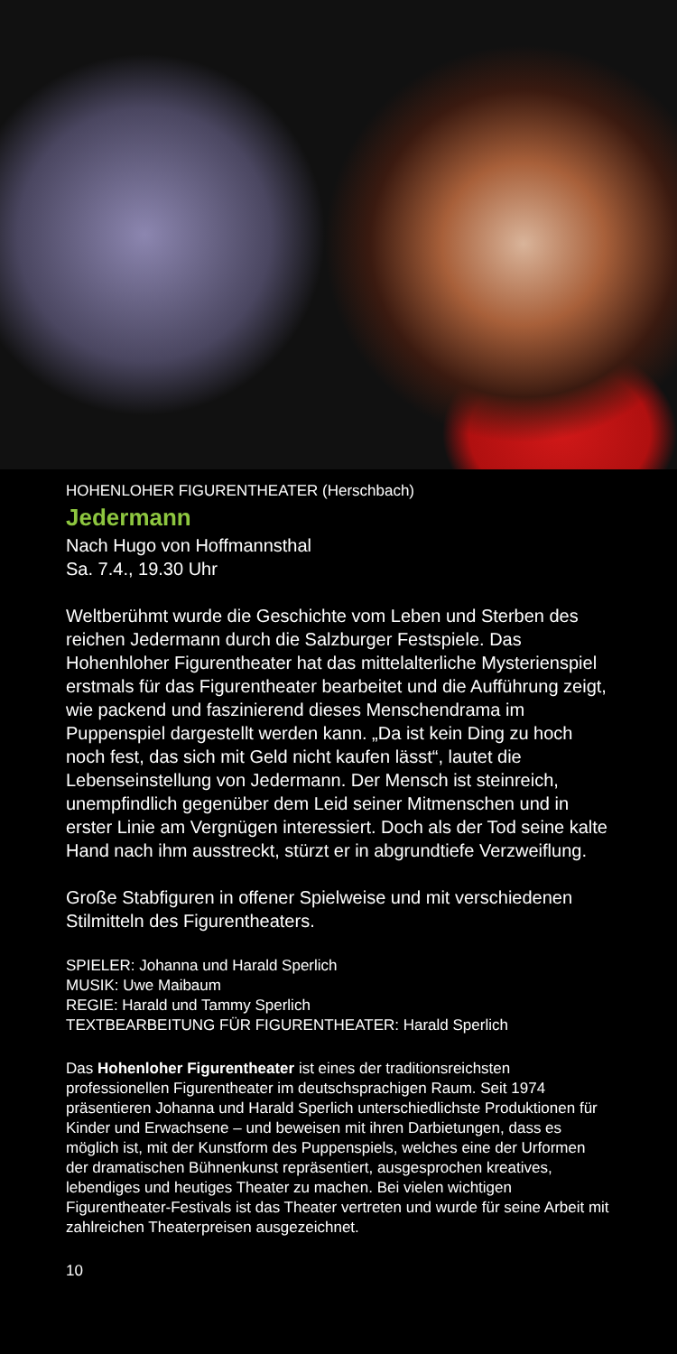HOHENLOHER FIGURENTHEATER (Herschbach)
Jedermann
Nach Hugo von Hoffmannsthal
Sa. 7.4., 19.30 Uhr
Weltberühmt wurde die Geschichte vom Leben und Sterben des reichen Jedermann durch die Salzburger Festspiele. Das Hohenhloher Figurentheater hat das mittelalterliche Mysterienspiel erstmals für das Figurentheater bearbeitet und die Aufführung zeigt, wie packend und faszinierend dieses Menschendrama im Puppenspiel dargestellt werden kann. „Da ist kein Ding zu hoch noch fest, das sich mit Geld nicht kaufen lässt“, lautet die Lebenseinstellung von Jedermann. Der Mensch ist steinreich, unempfindlich gegenüber dem Leid seiner Mitmenschen und in erster Linie am Vergnügen interessiert. Doch als der Tod seine kalte Hand nach ihm ausstreckt, stürzt er in abgrundtiefe Verzweiflung.
Große Stabfiguren in offener Spielweise und mit verschiedenen Stilmitteln des Figurentheaters.
SPIELER: Johanna und Harald Sperlich
MUSIK: Uwe Maibaum
REGIE: Harald und Tammy Sperlich
TEXTBEARBEITUNG FÜR FIGURENTHEATER: Harald Sperlich
Das Hohenloher Figurentheater ist eines der traditionsreichsten professionellen Figurentheater im deutschsprachigen Raum. Seit 1974 präsentieren Johanna und Harald Sperlich unterschiedlichste Produktionen für Kinder und Erwachsene – und beweisen mit ihren Darbietungen, dass es möglich ist, mit der Kunstform des Puppenspiels, welches eine der Urformen der dramatischen Bühnenkunst repräsentiert, ausgesprochen kreatives, lebendiges und heutiges Theater zu machen. Bei vielen wichtigen Figurentheater-Festivals ist das Theater vertreten und wurde für seine Arbeit mit zahlreichen Theaterpreisen ausgezeichnet.
10